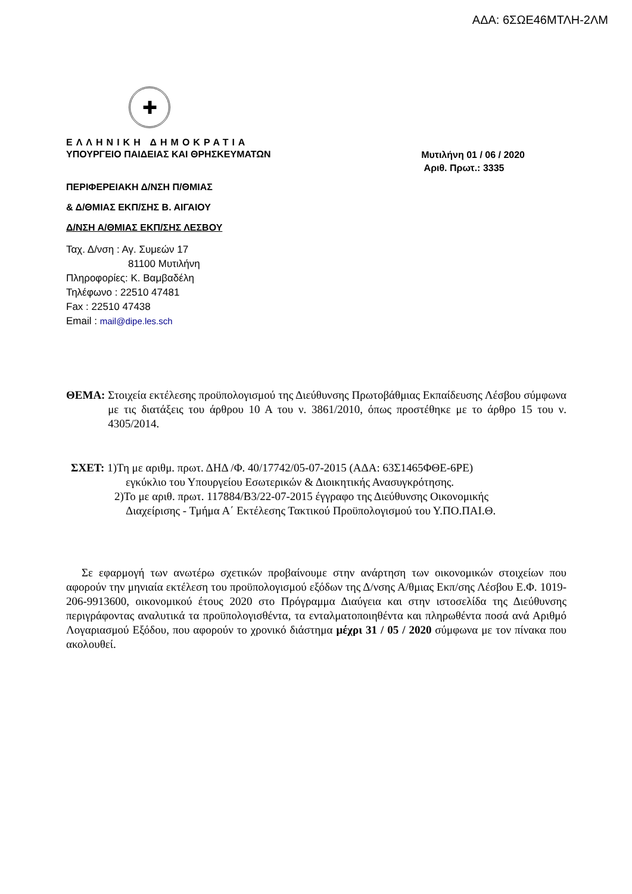ΑΔΑ: 6ΣΩΕ46ΜΤΛΗ-2ΛΜ
✚
ΕΛΛΗΝΙΚΗ ΔΗΜΟΚΡΑΤΙΑ
ΥΠΟΥΡΓΕΙΟ ΠΑΙΔΕΙΑΣ ΚΑΙ ΘΡΗΣΚΕΥΜΑΤΩΝ
Μυτιλήνη 01 / 06 / 2020
Αριθ. Πρωτ.: 3335
ΠΕΡΙΦΕΡΕΙΑΚΗ Δ/ΝΣΗ Π/ΘΜΙΑΣ
& Δ/ΘΜΙΑΣ ΕΚΠ/ΣΗΣ Β. ΑΙΓΑΙΟΥ
Δ/ΝΣΗ Α/ΘΜΙΑΣ ΕΚΠ/ΣΗΣ ΛΕΣΒΟΥ
Ταχ. Δ/νση : Αγ. Συμεών 17
81100 Μυτιλήνη
Πληροφορίες: Κ. Βαμβαδέλη
Τηλέφωνο : 22510 47481
Fax : 22510 47438
Email : mail@dipe.les.sch
ΘΕΜΑ: Στοιχεία εκτέλεσης προϋπολογισμού της Διεύθυνσης Πρωτοβάθμιας Εκπαίδευσης Λέσβου σύμφωνα με τις διατάξεις του άρθρου 10 Α του ν. 3861/2010, όπως προστέθηκε με το άρθρο 15 του ν. 4305/2014.
ΣΧΕΤ: 1)Τη με αριθμ. πρωτ. ΔΗΔ /Φ. 40/17742/05-07-2015 (ΑΔΑ: 63Σ1465ΦΘΕ-6ΡΕ)
εγκύκλιο του Υπουργείου Εσωτερικών & Διοικητικής Ανασυγκρότησης.
2)Το με αριθ. πρωτ. 117884/Β3/22-07-2015 έγγραφο της Διεύθυνσης Οικονομικής
Διαχείρισης - Τμήμα Α΄ Εκτέλεσης Τακτικού Προϋπολογισμού του Υ.ΠΟ.ΠΑΙ.Θ.
Σε εφαρμογή των ανωτέρω σχετικών προβαίνουμε στην ανάρτηση των οικονομικών στοιχείων που αφορούν την μηνιαία εκτέλεση του προϋπολογισμού εξόδων της Δ/νσης Α/θμιας Εκπ/σης Λέσβου Ε.Φ. 1019-206-9913600, οικονομικού έτους 2020 στο Πρόγραμμα Διαύγεια και στην ιστοσελίδα της Διεύθυνσης περιγράφοντας αναλυτικά τα προϋπολογισθέντα, τα ενταλματοποιηθέντα και πληρωθέντα ποσά ανά Αριθμό Λογαριασμού Εξόδου, που αφορούν το χρονικό διάστημα μέχρι 31 / 05 / 2020 σύμφωνα με τον πίνακα που ακολουθεί.